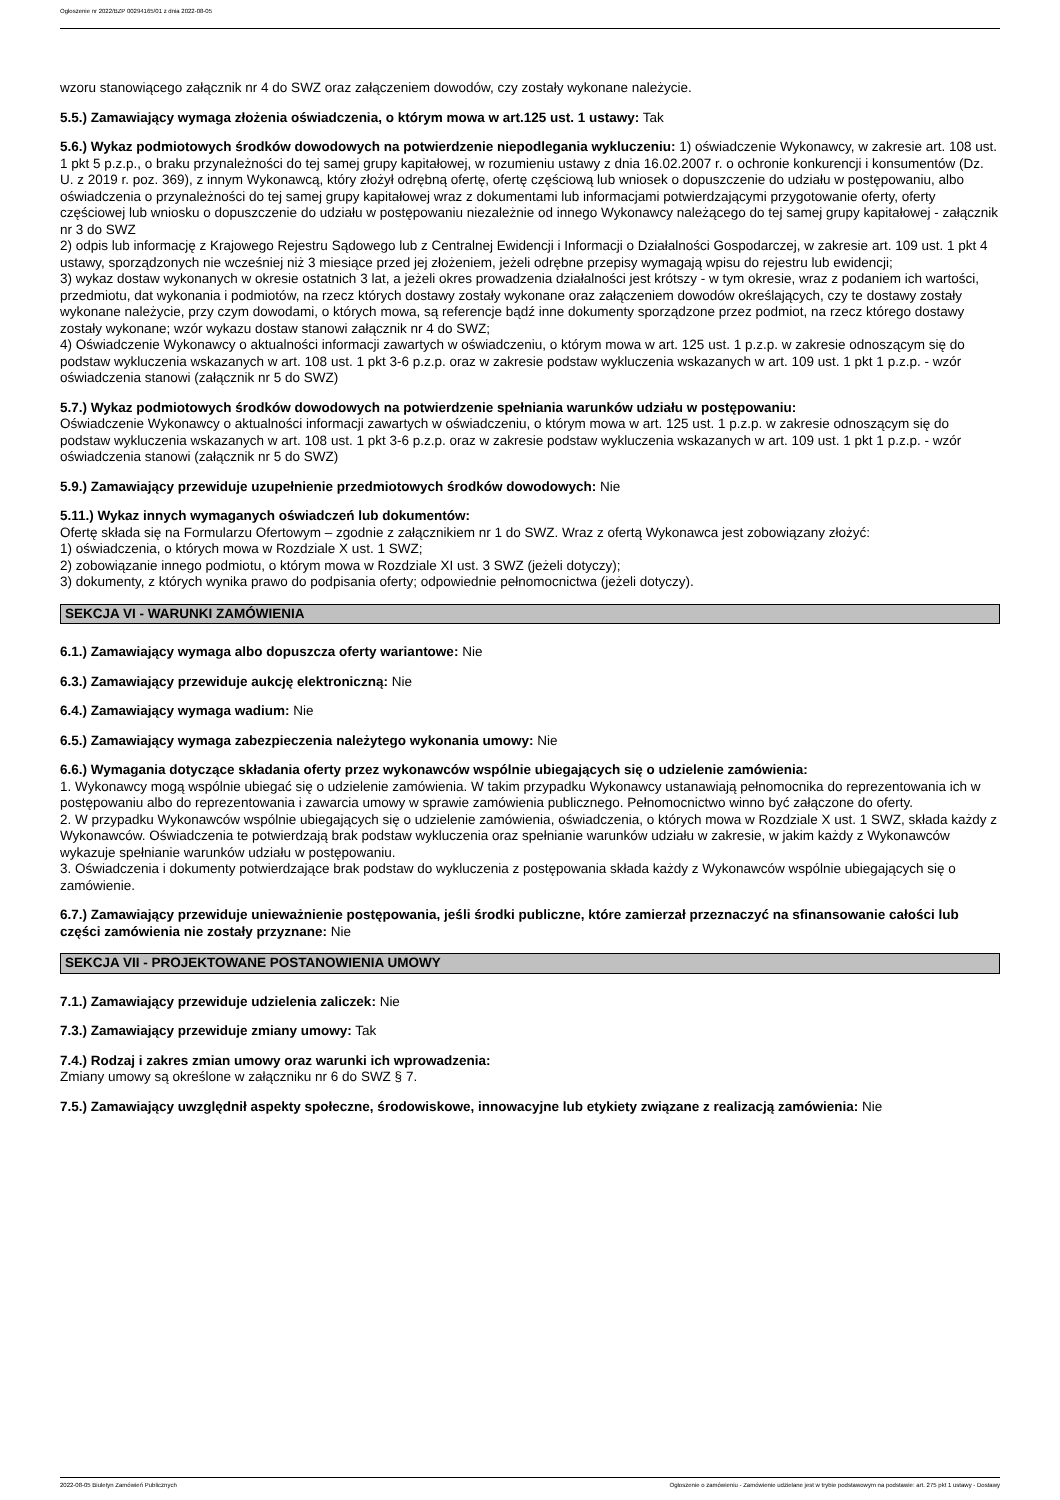Ogłoszenie nr 2022/BZP 00294165/01 z dnia 2022-08-05
wzoru stanowiącego załącznik nr 4 do SWZ oraz załączeniem dowodów, czy zostały wykonane należycie.
5.5.) Zamawiający wymaga złożenia oświadczenia, o którym mowa w art.125 ust. 1 ustawy: Tak
5.6.) Wykaz podmiotowych środków dowodowych na potwierdzenie niepodlegania wykluczeniu: 1) oświadczenie Wykonawcy, w zakresie art. 108 ust. 1 pkt 5 p.z.p., o braku przynależności do tej samej grupy kapitałowej, w rozumieniu ustawy z dnia 16.02.2007 r. o ochronie konkurencji i konsumentów (Dz. U. z 2019 r. poz. 369), z innym Wykonawcą, który złożył odrębną ofertę, ofertę częściową lub wniosek o dopuszczenie do udziału w postępowaniu, albo oświadczenia o przynależności do tej samej grupy kapitałowej wraz z dokumentami lub informacjami potwierdzającymi przygotowanie oferty, oferty częściowej lub wniosku o dopuszczenie do udziału w postępowaniu niezależnie od innego Wykonawcy należącego do tej samej grupy kapitałowej - załącznik nr 3 do SWZ
2) odpis lub informację z Krajowego Rejestru Sądowego lub z Centralnej Ewidencji i Informacji o Działalności Gospodarczej, w zakresie art. 109 ust. 1 pkt 4 ustawy, sporządzonych nie wcześniej niż 3 miesiące przed jej złożeniem, jeżeli odrębne przepisy wymagają wpisu do rejestru lub ewidencji;
3) wykaz dostaw wykonanych w okresie ostatnich 3 lat, a jeżeli okres prowadzenia działalności jest krótszy - w tym okresie, wraz z podaniem ich wartości, przedmiotu, dat wykonania i podmiotów, na rzecz których dostawy zostały wykonane oraz załączeniem dowodów określających, czy te dostawy zostały wykonane należycie, przy czym dowodami, o których mowa, są referencje bądź inne dokumenty sporządzone przez podmiot, na rzecz którego dostawy zostały wykonane; wzór wykazu dostaw stanowi załącznik nr 4 do SWZ;
4) Oświadczenie Wykonawcy o aktualności informacji zawartych w oświadczeniu, o którym mowa w art. 125 ust. 1 p.z.p. w zakresie odnoszącym się do podstaw wykluczenia wskazanych w art. 108 ust. 1 pkt 3-6 p.z.p. oraz w zakresie podstaw wykluczenia wskazanych w art. 109 ust. 1 pkt 1 p.z.p. - wzór oświadczenia stanowi (załącznik nr 5 do SWZ)
5.7.) Wykaz podmiotowych środków dowodowych na potwierdzenie spełniania warunków udziału w postępowaniu:
Oświadczenie Wykonawcy o aktualności informacji zawartych w oświadczeniu, o którym mowa w art. 125 ust. 1 p.z.p. w zakresie odnoszącym się do podstaw wykluczenia wskazanych w art. 108 ust. 1 pkt 3-6 p.z.p. oraz w zakresie podstaw wykluczenia wskazanych w art. 109 ust. 1 pkt 1 p.z.p. - wzór oświadczenia stanowi (załącznik nr 5 do SWZ)
5.9.) Zamawiający przewiduje uzupełnienie przedmiotowych środków dowodowych: Nie
5.11.) Wykaz innych wymaganych oświadczeń lub dokumentów:
Ofertę składa się na Formularzu Ofertowym – zgodnie z załącznikiem nr 1 do SWZ. Wraz z ofertą Wykonawca jest zobowiązany złożyć:
1) oświadczenia, o których mowa w Rozdziale X ust. 1 SWZ;
2) zobowiązanie innego podmiotu, o którym mowa w Rozdziale XI ust. 3 SWZ (jeżeli dotyczy);
3) dokumenty, z których wynika prawo do podpisania oferty; odpowiednie pełnomocnictwa (jeżeli dotyczy).
SEKCJA VI - WARUNKI ZAMÓWIENIA
6.1.) Zamawiający wymaga albo dopuszcza oferty wariantowe: Nie
6.3.) Zamawiający przewiduje aukcję elektroniczną: Nie
6.4.) Zamawiający wymaga wadium: Nie
6.5.) Zamawiający wymaga zabezpieczenia należytego wykonania umowy: Nie
6.6.) Wymagania dotyczące składania oferty przez wykonawców wspólnie ubiegających się o udzielenie zamówienia:
1. Wykonawcy mogą wspólnie ubiegać się o udzielenie zamówienia. W takim przypadku Wykonawcy ustanawiają pełnomocnika do reprezentowania ich w postępowaniu albo do reprezentowania i zawarcia umowy w sprawie zamówienia publicznego. Pełnomocnictwo winno być załączone do oferty.
2. W przypadku Wykonawców wspólnie ubiegających się o udzielenie zamówienia, oświadczenia, o których mowa w Rozdziale X ust. 1 SWZ, składa każdy z Wykonawców. Oświadczenia te potwierdzają brak podstaw wykluczenia oraz spełnianie warunków udziału w zakresie, w jakim każdy z Wykonawców wykazuje spełnianie warunków udziału w postępowaniu.
3. Oświadczenia i dokumenty potwierdzające brak podstaw do wykluczenia z postępowania składa każdy z Wykonawców wspólnie ubiegających się o zamówienie.
6.7.) Zamawiający przewiduje unieważnienie postępowania, jeśli środki publiczne, które zamierzał przeznaczyć na sfinansowanie całości lub części zamówienia nie zostały przyznane: Nie
SEKCJA VII - PROJEKTOWANE POSTANOWIENIA UMOWY
7.1.) Zamawiający przewiduje udzielenia zaliczek: Nie
7.3.) Zamawiający przewiduje zmiany umowy: Tak
7.4.) Rodzaj i zakres zmian umowy oraz warunki ich wprowadzenia:
Zmiany umowy są określone w załączniku nr 6 do SWZ § 7.
7.5.) Zamawiający uwzględnił aspekty społeczne, środowiskowe, innowacyjne lub etykiety związane z realizacją zamówienia: Nie
2022-08-05 Biuletyn Zamówień Publicznych Ogłoszenie o zamówieniu - Zamówienie udzielane jest w trybie podstawowym na podstawie: art. 275 pkt 1 ustawy - Dostawy